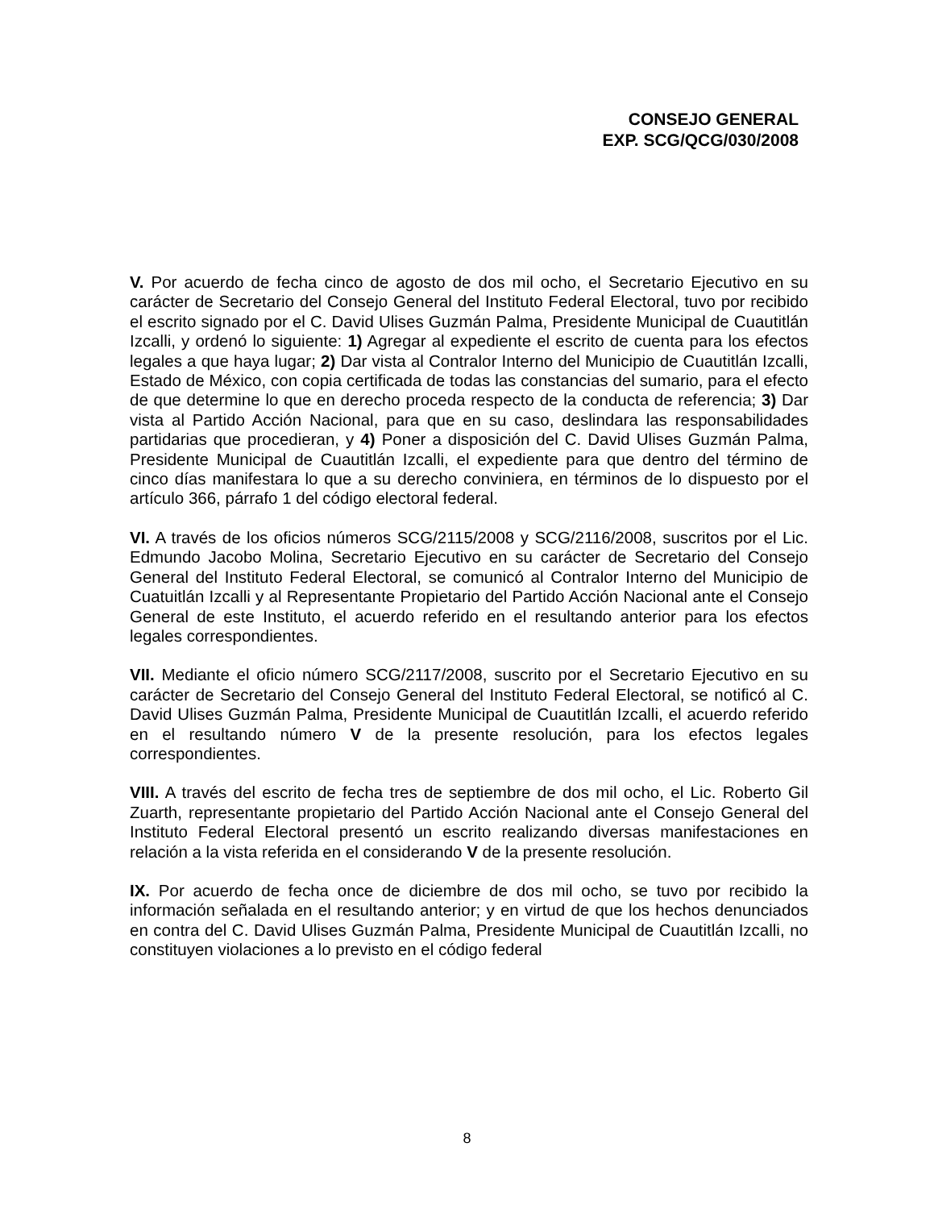CONSEJO GENERAL
EXP. SCG/QCG/030/2008
V. Por acuerdo de fecha cinco de agosto de dos mil ocho, el Secretario Ejecutivo en su carácter de Secretario del Consejo General del Instituto Federal Electoral, tuvo por recibido el escrito signado por el C. David Ulises Guzmán Palma, Presidente Municipal de Cuautitlán Izcalli, y ordenó lo siguiente: 1) Agregar al expediente el escrito de cuenta para los efectos legales a que haya lugar; 2) Dar vista al Contralor Interno del Municipio de Cuautitlán Izcalli, Estado de México, con copia certificada de todas las constancias del sumario, para el efecto de que determine lo que en derecho proceda respecto de la conducta de referencia; 3) Dar vista al Partido Acción Nacional, para que en su caso, deslindara las responsabilidades partidarias que procedieran, y 4) Poner a disposición del C. David Ulises Guzmán Palma, Presidente Municipal de Cuautitlán Izcalli, el expediente para que dentro del término de cinco días manifestara lo que a su derecho conviniera, en términos de lo dispuesto por el artículo 366, párrafo 1 del código electoral federal.
VI. A través de los oficios números SCG/2115/2008 y SCG/2116/2008, suscritos por el Lic. Edmundo Jacobo Molina, Secretario Ejecutivo en su carácter de Secretario del Consejo General del Instituto Federal Electoral, se comunicó al Contralor Interno del Municipio de Cuatuitlán Izcalli y al Representante Propietario del Partido Acción Nacional ante el Consejo General de este Instituto, el acuerdo referido en el resultando anterior para los efectos legales correspondientes.
VII. Mediante el oficio número SCG/2117/2008, suscrito por el Secretario Ejecutivo en su carácter de Secretario del Consejo General del Instituto Federal Electoral, se notificó al C. David Ulises Guzmán Palma, Presidente Municipal de Cuautitlán Izcalli, el acuerdo referido en el resultando número V de la presente resolución, para los efectos legales correspondientes.
VIII. A través del escrito de fecha tres de septiembre de dos mil ocho, el Lic. Roberto Gil Zuarth, representante propietario del Partido Acción Nacional ante el Consejo General del Instituto Federal Electoral presentó un escrito realizando diversas manifestaciones en relación a la vista referida en el considerando V de la presente resolución.
IX. Por acuerdo de fecha once de diciembre de dos mil ocho, se tuvo por recibido la información señalada en el resultando anterior; y en virtud de que los hechos denunciados en contra del C. David Ulises Guzmán Palma, Presidente Municipal de Cuautitlán Izcalli, no constituyen violaciones a lo previsto en el código federal
8